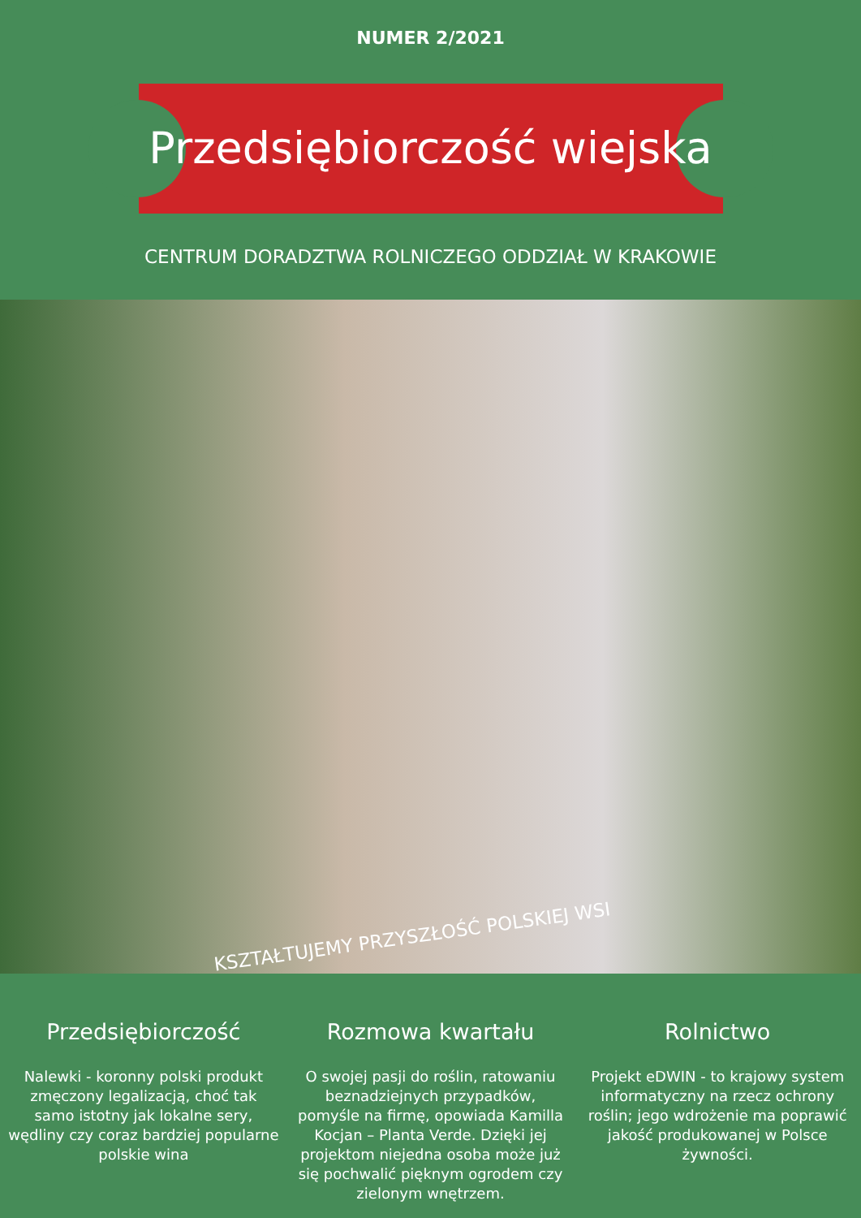NUMER 2/2021
Przedsiębiorczość wiejska
CENTRUM DORADZTWA ROLNICZEGO ODDZIAŁ W KRAKOWIE
KSZTAŁTUJEMY PRZYSZŁOŚĆ POLSKIEJ WSI
Przedsiębiorczość
Nalewki - koronny polski produkt zmęczony legalizacją, choć tak samo istotny jak lokalne sery, wędliny czy coraz bardziej popularne polskie wina
Rozmowa kwartału
O swojej pasji do roślin, ratowaniu beznadziejnych przypadków, pomyśle na firmę, opowiada Kamilla Kocjan – Planta Verde. Dzięki jej projektom niejedna osoba może już się pochwalić pięknym ogrodem czy zielonym wnętrzem.
Rolnictwo
Projekt eDWIN - to krajowy system informatyczny na rzecz ochrony roślin; jego wdrożenie ma poprawić jakość produkowanej w Polsce żywności.